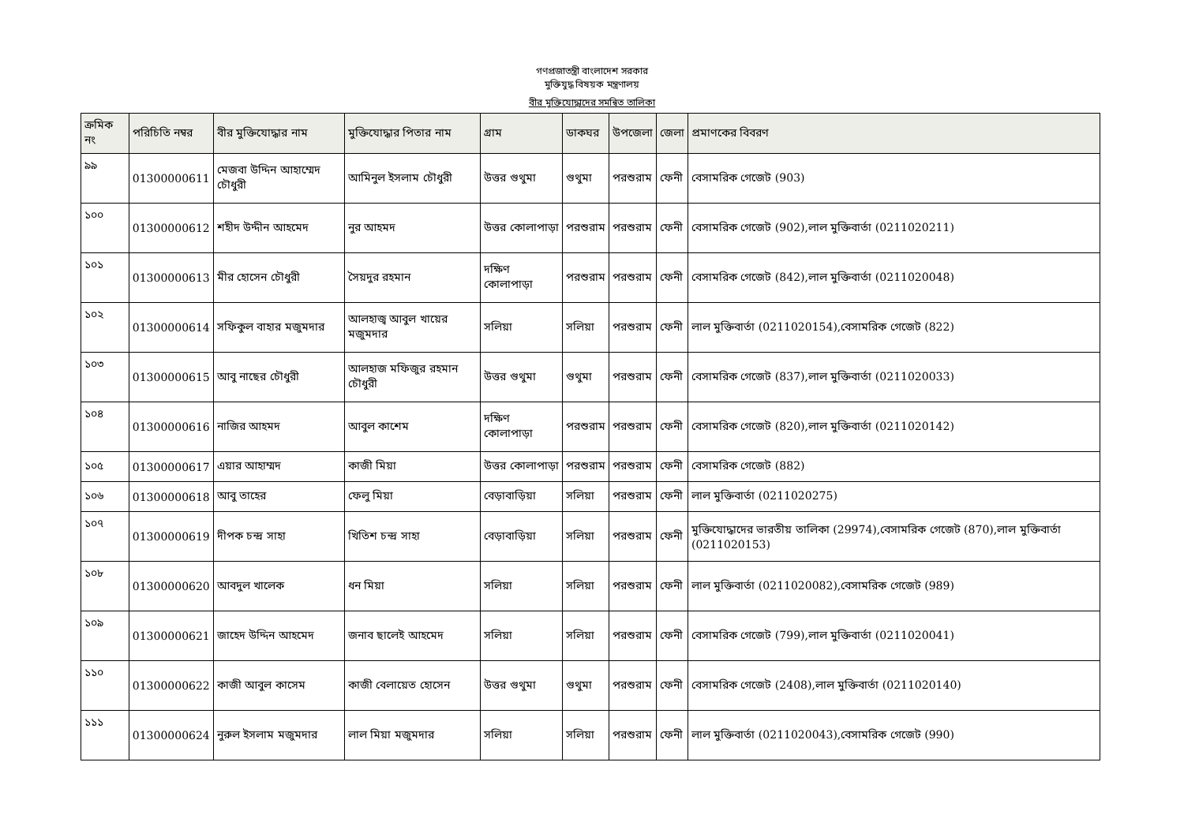গণপ্রজাতন্ত্রী বাংলাদেশ সরকার
মুক্তিযুদ্ধ বিষয়ক মন্ত্রণালয়
বীর মুক্তিযোদ্ধাদের সমন্বিত তালিকা
| ক্রমিক নং | পরিচিতি নম্বর | বীর মুক্তিযোদ্ধার নাম | মুক্তিযোদ্ধার পিতার নাম | গ্রাম | ডাকঘর | উপজেলা | জেলা | প্রমাণকের বিবরণ |
| --- | --- | --- | --- | --- | --- | --- | --- | --- |
| ৯৯ | 01300000611 | মেজবা উদ্দিন আহাম্মেদ চৌধুরী | আমিনুল ইসলাম চৌধুরী | উত্তর গুথুমা | গুথুমা | পরশুরাম | ফেনী | বেসামরিক গেজেট (903) |
| ১০০ | 01300000612 | শহীদ উদ্দীন আহমেদ | নুর আহমদ | উত্তর কোলাপাড়া | পরশুরাম | পরশুরাম | ফেনী | বেসামরিক গেজেট (902),লাল মুক্তিবার্তা (0211020211) |
| ১০১ | 01300000613 | মীর হোসেন চৌধুরী | সৈয়দুর রহমান | দক্ষিণ কোলাপাড়া | পরশুরাম | পরশুরাম | ফেনী | বেসামরিক গেজেট (842),লাল মুক্তিবার্তা (0211020048) |
| ১০২ | 01300000614 | সফিকুল বাহার মজুমদার | আলহাজ্ব আবুল খায়ের মজুমদার | সলিয়া | সলিয়া | পরশুরাম | ফেনী | লাল মুক্তিবার্তা (0211020154),বেসামরিক গেজেট (822) |
| ১০৩ | 01300000615 | আবু নাছের চৌধুরী | আলহাজ মফিজুর রহমান চৌধুরী | উত্তর গুথুমা | গুথুমা | পরশুরাম | ফেনী | বেসামরিক গেজেট (837),লাল মুক্তিবার্তা (0211020033) |
| ১০৪ | 01300000616 | নাজির আহমদ | আবুল কাশেম | দক্ষিণ কোলাপাড়া | পরশুরাম | পরশুরাম | ফেনী | বেসামরিক গেজেট (820),লাল মুক্তিবার্তা (0211020142) |
| ১০৫ | 01300000617 | এয়ার আহাম্মদ | কাজী মিয়া | উত্তর কোলাপাড়া | পরশুরাম | পরশুরাম | ফেনী | বেসামরিক গেজেট (882) |
| ১০৬ | 01300000618 | আবু তাহের | ফেলু মিয়া | বেড়াবাড়িয়া | সলিয়া | পরশুরাম | ফেনী | লাল মুক্তিবার্তা (0211020275) |
| ১০৭ | 01300000619 | দীপক চন্দ্র সাহা | খিতিশ চন্দ্র সাহা | বেড়াবাড়িয়া | সলিয়া | পরশুরাম | ফেনী | মুক্তিযোদ্ধাদের ভারতীয় তালিকা (29974),বেসামরিক গেজেট (870),লাল মুক্তিবার্তা (0211020153) |
| ১০৮ | 01300000620 | আবদুল খালেক | ধন মিয়া | সলিয়া | সলিয়া | পরশুরাম | ফেনী | লাল মুক্তিবার্তা (0211020082),বেসামরিক গেজেট (989) |
| ১০৯ | 01300000621 | জাহেদ উদ্দিন আহমেদ | জনাব ছালেই আহমেদ | সলিয়া | সলিয়া | পরশুরাম | ফেনী | বেসামরিক গেজেট (799),লাল মুক্তিবার্তা (0211020041) |
| ১১০ | 01300000622 | কাজী আবুল কাসেম | কাজী বেলায়েত হোসেন | উত্তর গুথুমা | গুথুমা | পরশুরাম | ফেনী | বেসামরিক গেজেট (2408),লাল মুক্তিবার্তা (0211020140) |
| ১১১ | 01300000624 | নুরুল ইসলাম মজুমদার | লাল মিয়া মজুমদার | সলিয়া | সলিয়া | পরশুরাম | ফেনী | লাল মুক্তিবার্তা (0211020043),বেসামরিক গেজেট (990) |